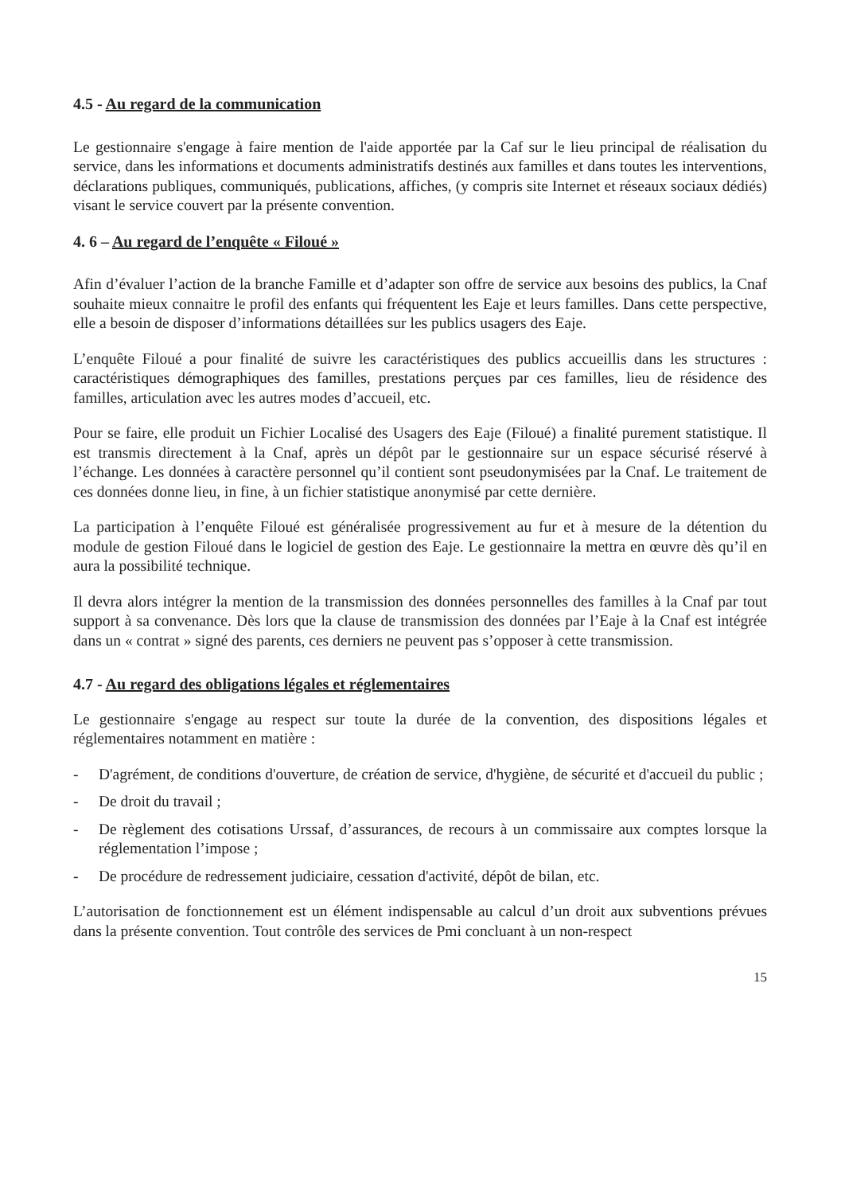4.5 - Au regard de la communication
Le gestionnaire s'engage à faire mention de l'aide apportée par la Caf sur le lieu principal de réalisation du service, dans les informations et documents administratifs destinés aux familles et dans toutes les interventions, déclarations publiques, communiqués, publications, affiches, (y compris site Internet et réseaux sociaux dédiés) visant le service couvert par la présente convention.
4. 6 – Au regard de l’enquête « Filoué »
Afin d’évaluer l’action de la branche Famille et d’adapter son offre de service aux besoins des publics, la Cnaf souhaite mieux connaitre le profil des enfants qui fréquentent les Eaje et leurs familles. Dans cette perspective, elle a besoin de disposer d’informations détaillées sur les publics usagers des Eaje.
L’enquête Filoué a pour finalité de suivre les caractéristiques des publics accueillis dans les structures : caractéristiques démographiques des familles, prestations perçues par ces familles, lieu de résidence des familles, articulation avec les autres modes d’accueil, etc.
Pour se faire, elle produit un Fichier Localisé des Usagers des Eaje (Filoué) a finalité purement statistique. Il est transmis directement à la Cnaf, après un dépôt par le gestionnaire sur un espace sécurisé réservé à l’échange. Les données à caractère personnel qu’il contient sont pseudonymisées par la Cnaf. Le traitement de ces données donne lieu, in fine, à un fichier statistique anonymisé par cette dernière.
La participation à l’enquête Filoué est généralisée progressivement au fur et à mesure de la détention du module de gestion Filoué dans le logiciel de gestion des Eaje. Le gestionnaire la mettra en œuvre dès qu’il en aura la possibilité technique.
Il devra alors intégrer la mention de la transmission des données personnelles des familles à la Cnaf par tout support à sa convenance. Dès lors que la clause de transmission des données par l’Eaje à la Cnaf est intégrée dans un « contrat » signé des parents, ces derniers ne peuvent pas s’opposer à cette transmission.
4.7 - Au regard des obligations légales et réglementaires
Le gestionnaire s'engage au respect sur toute la durée de la convention, des dispositions légales et réglementaires notamment en matière :
- D'agrément, de conditions d'ouverture, de création de service, d'hygiène, de sécurité et d'accueil du public ;
- De droit du travail ;
- De règlement des cotisations Urssaf, d’assurances, de recours à un commissaire aux comptes lorsque la réglementation l’impose ;
- De procédure de redressement judiciaire, cessation d'activité, dépôt de bilan, etc.
L’autorisation de fonctionnement est un élément indispensable au calcul d’un droit aux subventions prévues dans la présente convention. Tout contrôle des services de Pmi concluant à un non-respect
15